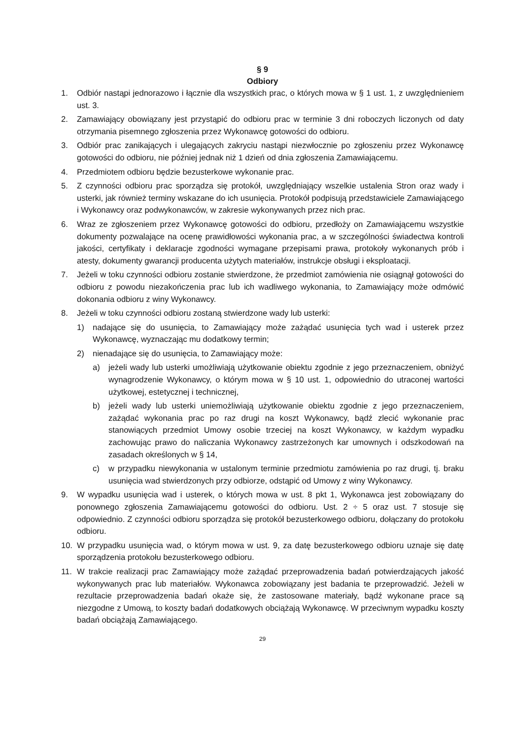§ 9
Odbiory
1. Odbiór nastąpi jednorazowo i łącznie dla wszystkich prac, o których mowa w § 1 ust. 1, z uwzględnieniem ust. 3.
2. Zamawiający obowiązany jest przystąpić do odbioru prac w terminie 3 dni roboczych liczonych od daty otrzymania pisemnego zgłoszenia przez Wykonawcę gotowości do odbioru.
3. Odbiór prac zanikających i ulegających zakryciu nastąpi niezwłocznie po zgłoszeniu przez Wykonawcę gotowości do odbioru, nie później jednak niż 1 dzień od dnia zgłoszenia Zamawiającemu.
4. Przedmiotem odbioru będzie bezusterkowe wykonanie prac.
5. Z czynności odbioru prac sporządza się protokół, uwzględniający wszelkie ustalenia Stron oraz wady i usterki, jak również terminy wskazane do ich usunięcia. Protokół podpisują przedstawiciele Zamawiającego i Wykonawcy oraz podwykonawców, w zakresie wykonywanych przez nich prac.
6. Wraz ze zgłoszeniem przez Wykonawcę gotowości do odbioru, przedłoży on Zamawiającemu wszystkie dokumenty pozwalające na ocenę prawidłowości wykonania prac, a w szczególności świadectwa kontroli jakości, certyfikaty i deklaracje zgodności wymagane przepisami prawa, protokoły wykonanych prób i atesty, dokumenty gwarancji producenta użytych materiałów, instrukcje obsługi i eksploatacji.
7. Jeżeli w toku czynności odbioru zostanie stwierdzone, że przedmiot zamówienia nie osiągnął gotowości do odbioru z powodu niezakończenia prac lub ich wadliwego wykonania, to Zamawiający może odmówić dokonania odbioru z winy Wykonawcy.
8. Jeżeli w toku czynności odbioru zostaną stwierdzone wady lub usterki:
1) nadające się do usunięcia, to Zamawiający może zażądać usunięcia tych wad i usterek przez Wykonawcę, wyznaczając mu dodatkowy termin;
2) nienadające się do usunięcia, to Zamawiający może:
a) jeżeli wady lub usterki umożliwiają użytkowanie obiektu zgodnie z jego przeznaczeniem, obniżyć wynagrodzenie Wykonawcy, o którym mowa w § 10 ust. 1, odpowiednio do utraconej wartości użytkowej, estetycznej i technicznej,
b) jeżeli wady lub usterki uniemożliwiają użytkowanie obiektu zgodnie z jego przeznaczeniem, zażądać wykonania prac po raz drugi na koszt Wykonawcy, bądź zlecić wykonanie prac stanowiących przedmiot Umowy osobie trzeciej na koszt Wykonawcy, w każdym wypadku zachowując prawo do naliczania Wykonawcy zastrzeżonych kar umownych i odszkodowań na zasadach określonych w § 14,
c) w przypadku niewykonania w ustalonym terminie przedmiotu zamówienia po raz drugi, tj. braku usunięcia wad stwierdzonych przy odbiorze, odstąpić od Umowy z winy Wykonawcy.
9. W wypadku usunięcia wad i usterek, o których mowa w ust. 8 pkt 1, Wykonawca jest zobowiązany do ponownego zgłoszenia Zamawiającemu gotowości do odbioru. Ust. 2 ÷ 5 oraz ust. 7 stosuje się odpowiednio. Z czynności odbioru sporządza się protokół bezusterkowego odbioru, dołączany do protokołu odbioru.
10. W przypadku usunięcia wad, o którym mowa w ust. 9, za datę bezusterkowego odbioru uznaje się datę sporządzenia protokołu bezusterkowego odbioru.
11. W trakcie realizacji prac Zamawiający może zażądać przeprowadzenia badań potwierdzających jakość wykonywanych prac lub materiałów. Wykonawca zobowiązany jest badania te przeprowadzić. Jeżeli w rezultacie przeprowadzenia badań okaże się, że zastosowane materiały, bądź wykonane prace są niezgodne z Umową, to koszty badań dodatkowych obciążają Wykonawcę. W przeciwnym wypadku koszty badań obciążają Zamawiającego.
29